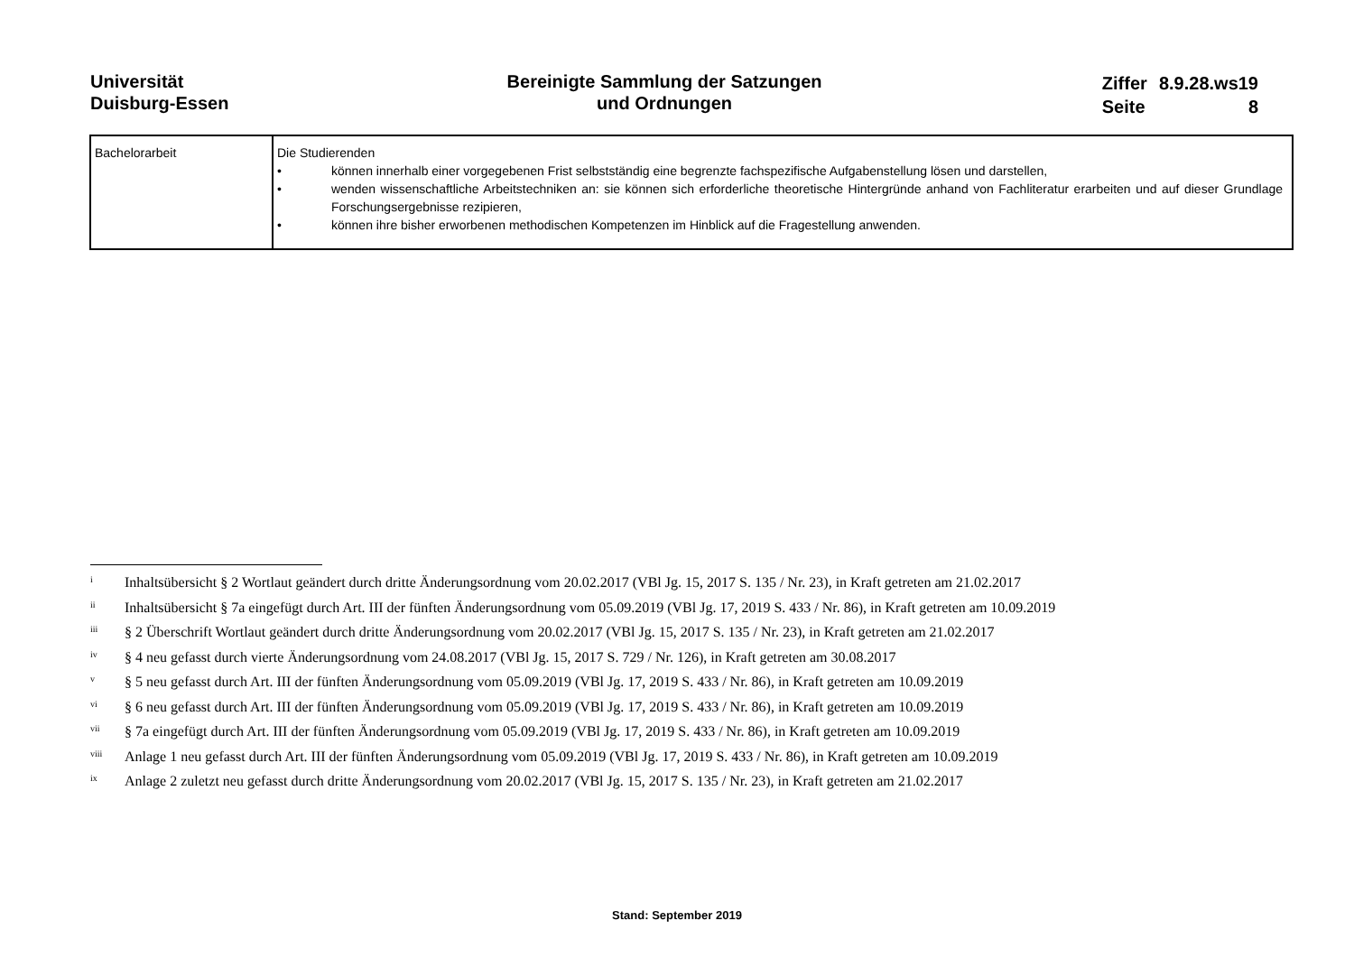Universität
Duisburg-Essen
Bereinigte Sammlung der Satzungen
und Ordnungen
| Ziffer | 8.9.28.ws19 |
| Seite | 8 |
| Bachelorarbeit | Die Studierenden • können innerhalb einer vorgegebenen Frist selbstständig eine begrenzte fachspezifische Aufgabenstellung lösen und darstellen, • wenden wissenschaftliche Arbeitstechniken an: sie können sich erforderliche theoretische Hintergründe anhand von Fachliteratur erarbeiten und auf dieser Grundlage Forschungsergebnisse rezipieren, • können ihre bisher erworbenen methodischen Kompetenzen im Hinblick auf die Fragestellung anwenden. |
<sup>i</sup> Inhaltsübersicht § 2 Wortlaut geändert durch dritte Änderungsordnung vom 20.02.2017 (VBl Jg. 15, 2017 S. 135 / Nr. 23), in Kraft getreten am 21.02.2017
<sup>ii</sup> Inhaltsübersicht § 7a eingefügt durch Art. III der fünften Änderungsordnung vom 05.09.2019 (VBl Jg. 17, 2019 S. 433 / Nr. 86), in Kraft getreten am 10.09.2019
<sup>iii</sup> § 2 Überschrift Wortlaut geändert durch dritte Änderungsordnung vom 20.02.2017 (VBl Jg. 15, 2017 S. 135 / Nr. 23), in Kraft getreten am 21.02.2017
<sup>iv</sup> § 4 neu gefasst durch vierte Änderungsordnung vom 24.08.2017 (VBl Jg. 15, 2017 S. 729 / Nr. 126), in Kraft getreten am 30.08.2017
<sup>v</sup> § 5 neu gefasst durch Art. III der fünften Änderungsordnung vom 05.09.2019 (VBl Jg. 17, 2019 S. 433 / Nr. 86), in Kraft getreten am 10.09.2019
<sup>vi</sup> § 6 neu gefasst durch Art. III der fünften Änderungsordnung vom 05.09.2019 (VBl Jg. 17, 2019 S. 433 / Nr. 86), in Kraft getreten am 10.09.2019
<sup>vii</sup> § 7a eingefügt durch Art. III der fünften Änderungsordnung vom 05.09.2019 (VBl Jg. 17, 2019 S. 433 / Nr. 86), in Kraft getreten am 10.09.2019
<sup>viii</sup> Anlage 1 neu gefasst durch Art. III der fünften Änderungsordnung vom 05.09.2019 (VBl Jg. 17, 2019 S. 433 / Nr. 86), in Kraft getreten am 10.09.2019
<sup>ix</sup> Anlage 2 zuletzt neu gefasst durch dritte Änderungsordnung vom 20.02.2017 (VBl Jg. 15, 2017 S. 135 / Nr. 23), in Kraft getreten am 21.02.2017
Stand: September 2019